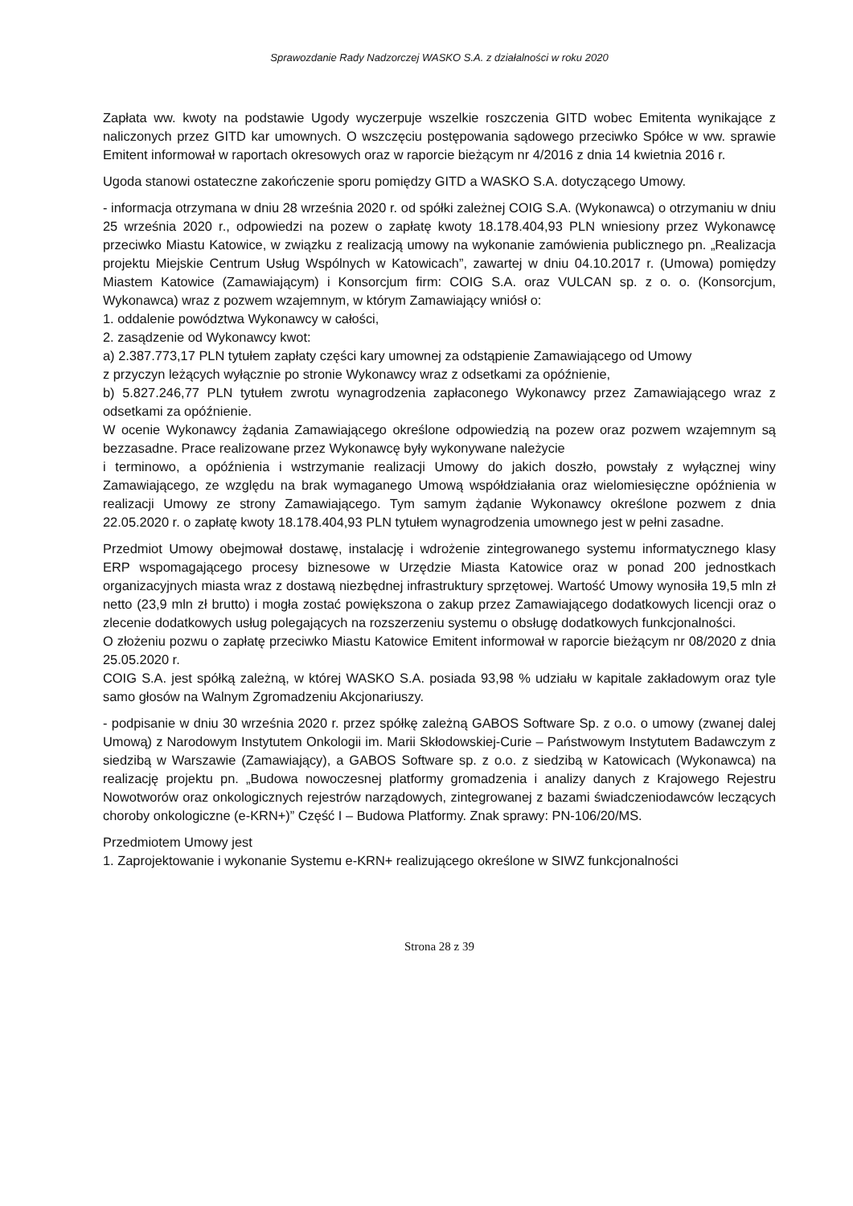Sprawozdanie Rady Nadzorczej WASKO S.A. z działalności w roku 2020
Zapłata ww. kwoty na podstawie Ugody wyczerpuje wszelkie roszczenia GITD wobec Emitenta wynikające z naliczonych przez GITD kar umownych. O wszczęciu postępowania sądowego przeciwko Spółce w ww. sprawie Emitent informował w raportach okresowych oraz w raporcie bieżącym nr 4/2016 z dnia 14 kwietnia 2016 r.
Ugoda stanowi ostateczne zakończenie sporu pomiędzy GITD a WASKO S.A. dotyczącego Umowy.
- informacja otrzymana w dniu 28 września 2020 r. od spółki zależnej COIG S.A. (Wykonawca) o otrzymaniu w dniu 25 września 2020 r., odpowiedzi na pozew o zapłatę kwoty 18.178.404,93 PLN wniesiony przez Wykonawcę przeciwko Miastu Katowice, w związku z realizacją umowy na wykonanie zamówienia publicznego pn. „Realizacja projektu Miejskie Centrum Usług Wspólnych w Katowicach”, zawartej w dniu 04.10.2017 r. (Umowa) pomiędzy Miastem Katowice (Zamawiającym) i Konsorcjum firm: COIG S.A. oraz VULCAN sp. z o. o. (Konsorcjum, Wykonawca) wraz z pozwem wzajemnym, w którym Zamawiający wniósł o:
1. oddalenie powództwa Wykonawcy w całości,
2. zasądzenie od Wykonawcy kwot:
a) 2.387.773,17 PLN tytułem zapłaty części kary umownej za odstąpienie Zamawiającego od Umowy
z przyczyn leżących wyłącznie po stronie Wykonawcy wraz z odsetkami za opóźnienie,
b) 5.827.246,77 PLN tytułem zwrotu wynagrodzenia zapłaconego Wykonawcy przez Zamawiającego wraz z odsetkami za opóźnienie.
W ocenie Wykonawcy żądania Zamawiającego określone odpowiedzią na pozew oraz pozwem wzajemnym są bezzasadne. Prace realizowane przez Wykonawcę były wykonywane należycie
i terminowo, a opóźnienia i wstrzymanie realizacji Umowy do jakich doszło, powstały z wyłącznej winy Zamawiającego, ze względu na brak wymaganego Umową współdziałania oraz wielomiesięczne opóźnienia w realizacji Umowy ze strony Zamawiającego. Tym samym żądanie Wykonawcy określone pozwem z dnia 22.05.2020 r. o zapłatę kwoty 18.178.404,93 PLN tytułem wynagrodzenia umownego jest w pełni zasadne.
Przedmiot Umowy obejmował dostawę, instalację i wdrożenie zintegrowanego systemu informatycznego klasy ERP wspomagającego procesy biznesowe w Urzędzie Miasta Katowice oraz w ponad 200 jednostkach organizacyjnych miasta wraz z dostawą niezbędnej infrastruktury sprzętowej. Wartość Umowy wynosiła 19,5 mln zł netto (23,9 mln zł brutto) i mogła zostać powiększona o zakup przez Zamawiającego dodatkowych licencji oraz o zlecenie dodatkowych usług polegających na rozszerzeniu systemu o obsługę dodatkowych funkcjonalności.
O złożeniu pozwu o zapłatę przeciwko Miastu Katowice Emitent informował w raporcie bieżącym nr 08/2020 z dnia 25.05.2020 r.
COIG S.A. jest spółką zależną, w której WASKO S.A. posiada 93,98 % udziału w kapitale zakładowym oraz tyle samo głosów na Walnym Zgromadzeniu Akcjonariuszy.
- podpisanie w dniu 30 września 2020 r. przez spółkę zależną GABOS Software Sp. z o.o. o umowy (zwanej dalej Umową) z Narodowym Instytutem Onkologii im. Marii Skłodowskiej-Curie – Państwowym Instytutem Badawczym z siedzibą w Warszawie (Zamawiający), a GABOS Software sp. z o.o. z siedzibą w Katowicach (Wykonawca) na realizację projektu pn. „Budowa nowoczesnej platformy gromadzenia i analizy danych z Krajowego Rejestru Nowotworów oraz onkologicznych rejestrów narządowych, zintegrowanej z bazami świadczeniodawców leczących choroby onkologiczne (e-KRN+)” Część I – Budowa Platformy. Znak sprawy: PN-106/20/MS.
Przedmiotem Umowy jest
1. Zaprojektowanie i wykonanie Systemu e-KRN+ realizującego określone w SIWZ funkcjonalności
Strona 28 z 39